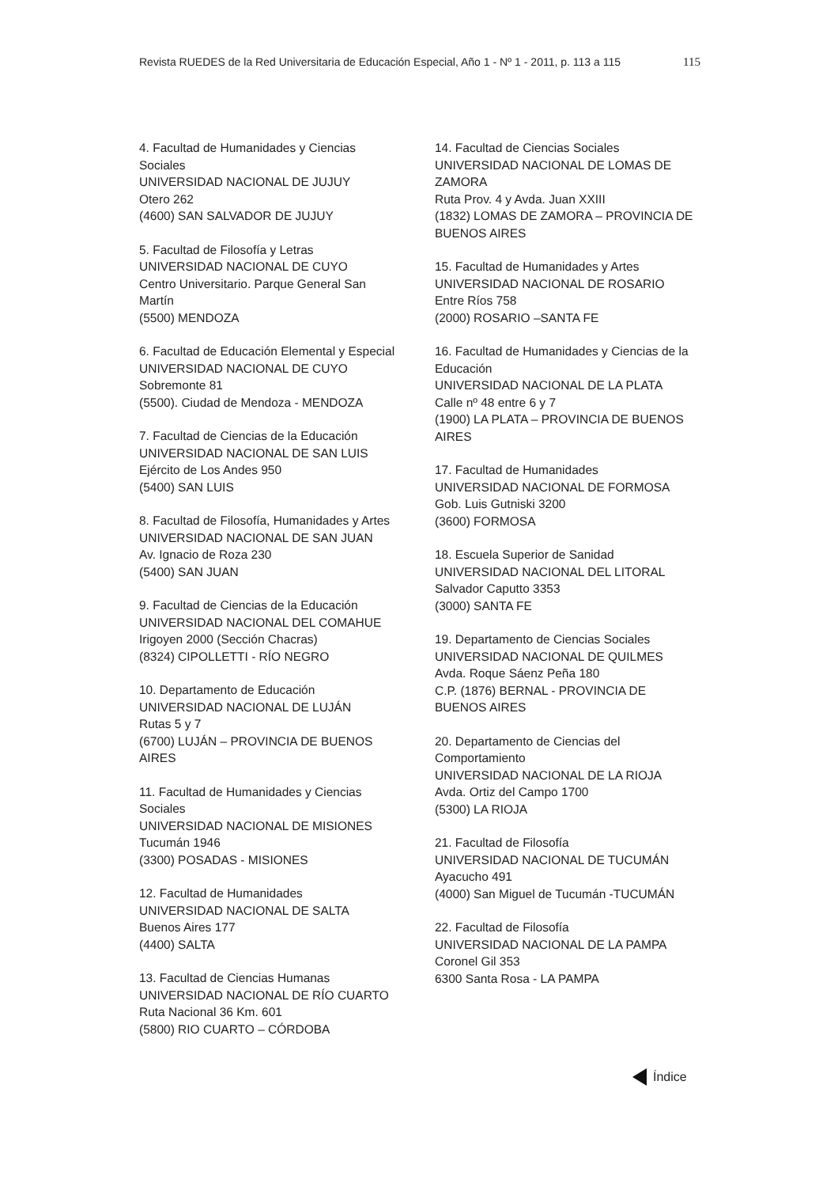Revista RUEDES de la Red Universitaria de Educación Especial, Año 1 - Nº 1 - 2011, p. 113 a 115 115
4. Facultad de Humanidades y Ciencias Sociales
UNIVERSIDAD NACIONAL DE JUJUY
Otero 262
(4600) SAN SALVADOR DE JUJUY
5. Facultad de Filosofía y Letras
UNIVERSIDAD NACIONAL DE CUYO
Centro Universitario. Parque General San Martín
(5500) MENDOZA
6. Facultad de Educación Elemental y Especial
UNIVERSIDAD NACIONAL DE CUYO
Sobremonte 81
(5500). Ciudad de Mendoza - MENDOZA
7. Facultad de Ciencias de la Educación
UNIVERSIDAD NACIONAL DE SAN LUIS
Ejército de Los Andes 950
(5400) SAN LUIS
8. Facultad de Filosofía, Humanidades y Artes
UNIVERSIDAD NACIONAL DE SAN JUAN
Av. Ignacio de Roza 230
(5400) SAN JUAN
9. Facultad de Ciencias de la Educación
UNIVERSIDAD NACIONAL DEL COMAHUE
Irigoyen 2000 (Sección Chacras)
(8324) CIPOLLETTI - RÍO NEGRO
10. Departamento de Educación
UNIVERSIDAD NACIONAL DE LUJÁN
Rutas 5 y 7
(6700) LUJÁN – PROVINCIA DE BUENOS AIRES
11. Facultad de Humanidades y Ciencias Sociales
UNIVERSIDAD NACIONAL DE MISIONES
Tucumán 1946
(3300) POSADAS - MISIONES
12. Facultad de Humanidades
UNIVERSIDAD NACIONAL DE SALTA
Buenos Aires 177
(4400) SALTA
13. Facultad de Ciencias Humanas
UNIVERSIDAD NACIONAL DE RÍO CUARTO
Ruta Nacional 36 Km. 601
(5800) RIO CUARTO – CÓRDOBA
14. Facultad de Ciencias Sociales
UNIVERSIDAD NACIONAL DE LOMAS DE ZAMORA
Ruta Prov. 4 y Avda. Juan XXIII
(1832) LOMAS DE ZAMORA – PROVINCIA DE BUENOS AIRES
15. Facultad de Humanidades y Artes
UNIVERSIDAD NACIONAL DE ROSARIO
Entre Ríos 758
(2000) ROSARIO –SANTA FE
16. Facultad de Humanidades y Ciencias de la Educación
UNIVERSIDAD NACIONAL DE LA PLATA
Calle nº 48 entre 6 y 7
(1900) LA PLATA – PROVINCIA DE BUENOS AIRES
17. Facultad de Humanidades
UNIVERSIDAD NACIONAL DE FORMOSA
Gob. Luis Gutniski 3200
(3600) FORMOSA
18. Escuela Superior de Sanidad
UNIVERSIDAD NACIONAL DEL LITORAL
Salvador Caputto 3353
(3000) SANTA FE
19. Departamento de Ciencias Sociales
UNIVERSIDAD NACIONAL DE QUILMES
Avda. Roque Sáenz Peña 180
C.P. (1876) BERNAL - PROVINCIA DE BUENOS AIRES
20. Departamento de Ciencias del Comportamiento
UNIVERSIDAD NACIONAL DE LA RIOJA
Avda. Ortiz del Campo 1700
(5300) LA RIOJA
21. Facultad de Filosofía
UNIVERSIDAD NACIONAL DE TUCUMÁN
Ayacucho 491
(4000) San Miguel de Tucumán -TUCUMÁN
22. Facultad de Filosofía
UNIVERSIDAD NACIONAL DE LA PAMPA
Coronel Gil 353
6300 Santa Rosa - LA PAMPA
Índice